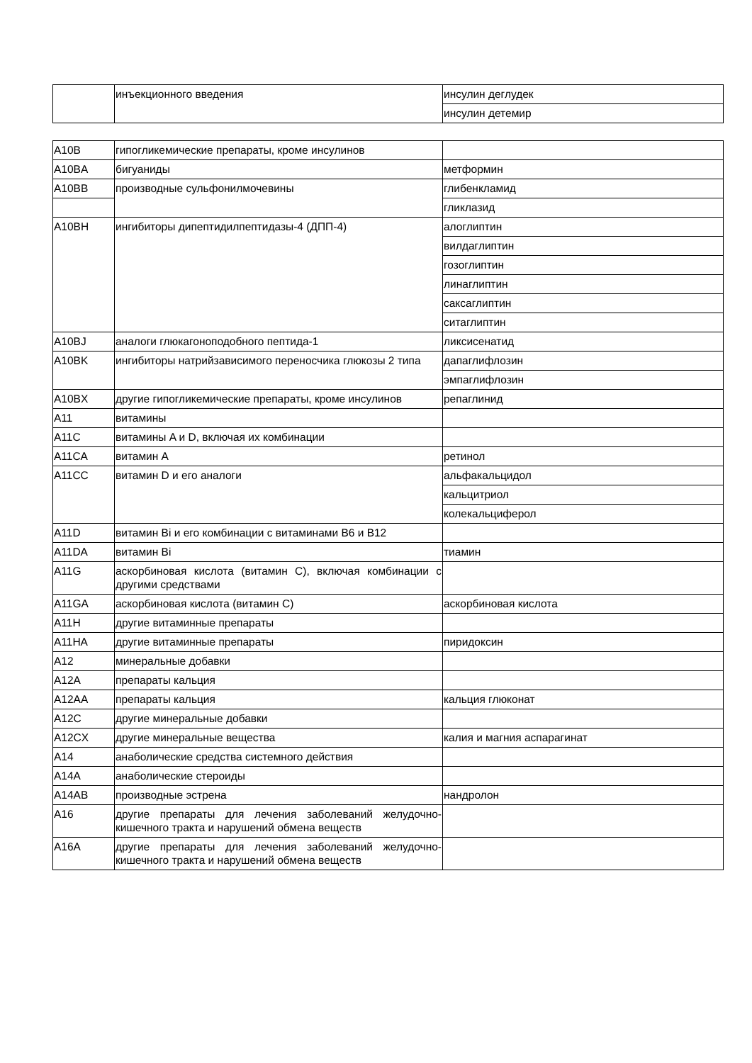| | инъекционного введения | инсулин деглудек |
| | | инсулин детемир |
| A10B | гипогликемические препараты, кроме инсулинов | |
| A10BA | бигуаниды | метформин |
| A10BB | производные сульфонилмочевины | глибенкламид |
| | | гликлазид |
| A10BH | ингибиторы дипептидилпептидазы-4 (ДПП-4) | алоглиптин |
| | | вилдаглиптин |
| | | гозоглиптин |
| | | линаглиптин |
| | | саксаглиптин |
| | | ситаглиптин |
| A10BJ | аналоги глюкагоноподобного пептида-1 | ликсисенатид |
| A10BK | ингибиторы натрийзависимого переносчика глюкозы 2 типа | дапаглифлозин |
| | | эмпаглифлозин |
| A10BX | другие гипогликемические препараты, кроме инсулинов | репаглинид |
| A11 | витамины | |
| A11C | витамины A и D, включая их комбинации | |
| A11CA | витамин A | ретинол |
| A11CC | витамин D и его аналоги | альфакальцидол |
| | | кальцитриол |
| | | колекальциферол |
| A11D | витамин Bi и его комбинации с витаминами B6 и B12 | |
| A11DA | витамин Bi | тиамин |
| A11G | аскорбиновая кислота (витамин C), включая комбинации с другими средствами | |
| A11GA | аскорбиновая кислота (витамин C) | аскорбиновая кислота |
| A11H | другие витаминные препараты | |
| A11HA | другие витаминные препараты | пиридоксин |
| A12 | минеральные добавки | |
| A12A | препараты кальция | |
| A12AA | препараты кальция | кальция глюконат |
| A12C | другие минеральные добавки | |
| A12CX | другие минеральные вещества | калия и магния аспарагинат |
| A14 | анаболические средства системного действия | |
| A14A | анаболические стероиды | |
| A14AB | производные эстрена | нандролон |
| A16 | другие препараты для лечения заболеваний желудочно-кишечного тракта и нарушений обмена веществ | |
| A16A | другие препараты для лечения заболеваний желудочно-кишечного тракта и нарушений обмена веществ | |